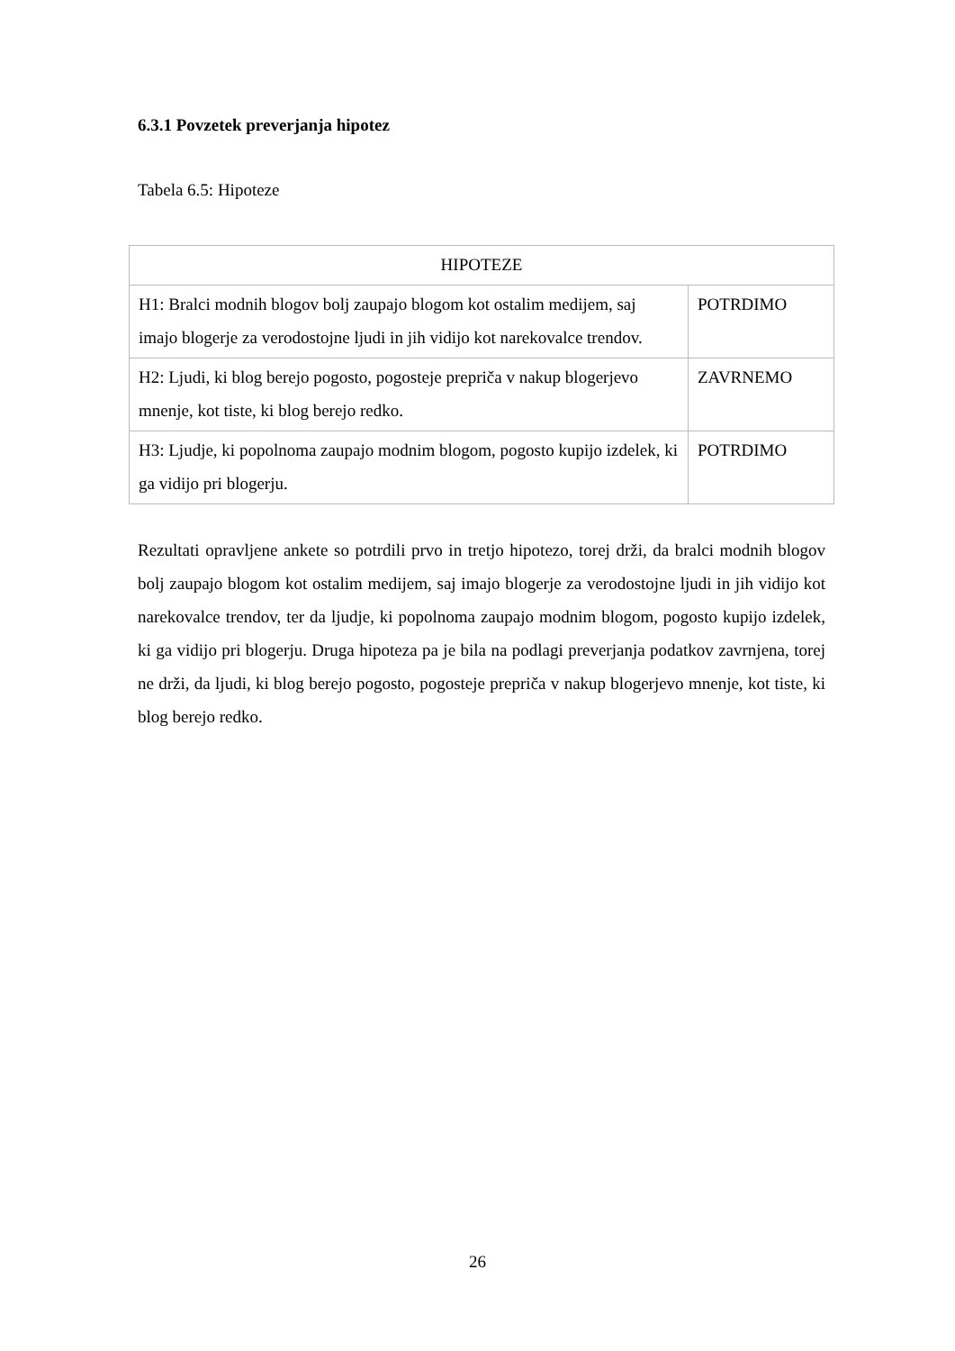6.3.1 Povzetek preverjanja hipotez
Tabela 6.5: Hipoteze
| HIPOTEZE | |
| --- | --- |
| H1: Bralci modnih blogov bolj zaupajo blogom kot ostalim medijem, saj imajo blogerje za verodostojne ljudi in jih vidijo kot narekovalce trendov. | POTRDIMO |
| H2: Ljudi, ki blog berejo pogosto, pogosteje prepriča v nakup blogerjevo mnenje, kot tiste, ki blog berejo redko. | ZAVRNEMO |
| H3: Ljudje, ki popolnoma zaupajo modnim blogom, pogosto kupijo izdelek, ki ga vidijo pri blogerju. | POTRDIMO |
Rezultati opravljene ankete so potrdili prvo in tretjo hipotezo, torej drži, da bralci modnih blogov bolj zaupajo blogom kot ostalim medijem, saj imajo blogerje za verodostojne ljudi in jih vidijo kot narekovalce trendov, ter da ljudje, ki popolnoma zaupajo modnim blogom, pogosto kupijo izdelek, ki ga vidijo pri blogerju. Druga hipoteza pa je bila na podlagi preverjanja podatkov zavrnjena, torej ne drži, da ljudi, ki blog berejo pogosto, pogosteje prepriča v nakup blogerjevo mnenje, kot tiste, ki blog berejo redko.
26